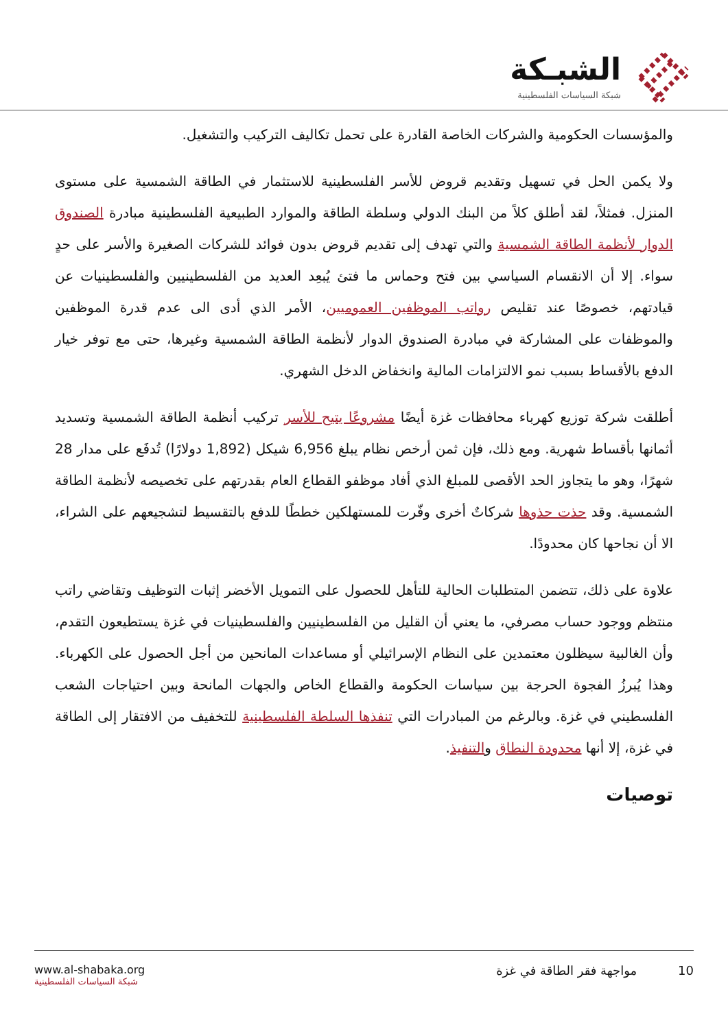الشبـكة
شبكة السياسات الفلسطينية
والمؤسسات الحكومية والشركات الخاصة القادرة على تحمل تكاليف التركيب والتشغيل.
ولا يكمن الحل في تسهيل وتقديم قروض للأسر الفلسطينية للاستثمار في الطاقة الشمسية على مستوى المنزل. فمثلاً، لقد أطلق كلاً من البنك الدولي وسلطة الطاقة والموارد الطبيعية الفلسطينية مبادرة الصندوق الدوار لأنظمة الطاقة الشمسية والتي تهدف إلى تقديم قروض بدون فوائد للشركات الصغيرة والأسر على حدٍ سواء. إلا أن الانقسام السياسي بين فتح وحماس ما فتئ يُبعِد العديد من الفلسطينيين والفلسطينيات عن قيادتهم، خصوصًا عند تقليص رواتب الموظفين العموميين، الأمر الذي أدى الى عدم قدرة الموظفين والموظفات على المشاركة في مبادرة الصندوق الدوار لأنظمة الطاقة الشمسية وغيرها، حتى مع توفر خيار الدفع بالأقساط بسبب نمو الالتزامات المالية وانخفاض الدخل الشهري.
أطلقت شركة توزيع كهرباء محافظات غزة أيضًا مشروعًا يتيح للأسر تركيب أنظمة الطاقة الشمسية وتسديد أثمانها بأقساط شهرية. ومع ذلك، فإن ثمن أرخص نظام يبلغ 6,956 شيكل (1,892 دولارًا) تُدفَع على مدار 28 شهرًا، وهو ما يتجاوز الحد الأقصى للمبلغ الذي أفاد موظفو القطاع العام بقدرتهم على تخصيصه لأنظمة الطاقة الشمسية. وقد حذت حذوها شركاتٌ أخرى وفّرت للمستهلكين خططًا للدفع بالتقسيط لتشجيعهم على الشراء، الا أن نجاحها كان محدودًا.
علاوة على ذلك، تتضمن المتطلبات الحالية للتأهل للحصول على التمويل الأخضر إثبات التوظيف وتقاضي راتب منتظم ووجود حساب مصرفي، ما يعني أن القليل من الفلسطينيين والفلسطينيات في غزة يستطيعون التقدم، وأن الغالبية سيظلون معتمدين على النظام الإسرائيلي أو مساعدات المانحين من أجل الحصول على الكهرباء. وهذا يُبرزُ الفجوة الحرجة بين سياسات الحكومة والقطاع الخاص والجهات المانحة وبين احتياجات الشعب الفلسطيني في غزة. وبالرغم من المبادرات التي تنفذها السلطة الفلسطينية للتخفيف من الافتقار إلى الطاقة في غزة، إلا أنها محدودة النطاق والتنفيذ.
توصيات
10 مواجهة فقر الطاقة في غزة www.al-shabaka.org
شبكة السياسات الفلسطينية